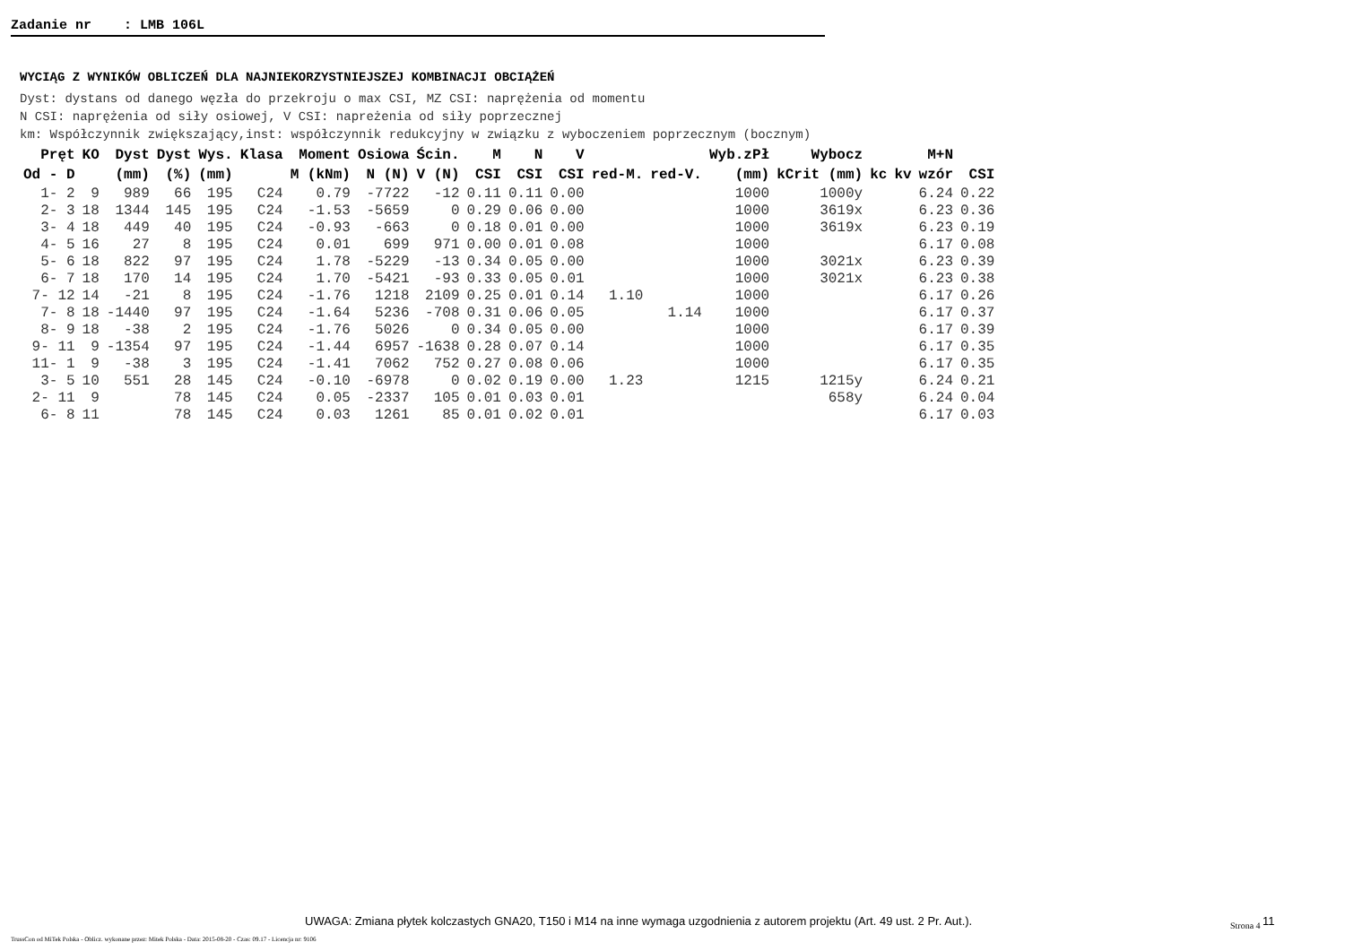Zadanie nr : LMB 106L
WYCIĄG Z WYNIKÓW OBLICZEŃ DLA NAJNIEKORZYSTNIEJSZEJ KOMBINACJI OBCIĄŻEŃ
Dyst: dystans od danego węzła do przekroju o max CSI, MZ CSI: naprężenia od momentu
N CSI: naprężenia od siły osiowej, V CSI: napreżenia od siły poprzecznej
km: Współczynnik zwiększający,inst: współczynnik redukcyjny w związku z wyboczeniem poprzecznym (bocznym)
| Pręt | KO | Dyst | Dyst | Wys. | Klasa | Moment | Osiowa | Ścin. | M | N | V | | | Wyb.zPł | Wybocz | | | M+N | |
| --- | --- | --- | --- | --- | --- | --- | --- | --- | --- | --- | --- | --- | --- | --- | --- | --- | --- | --- | --- |
| Od - D | | (mm) | (%) | (mm) | | M (kNm) | N (N) | V (N) | CSI | CSI | CSI | red-M. | red-V. | (mm) | kCrit (mm) | kc | kv | wzór | CSI |
| 1- 2 | 9 | 989 | 66 | 195 | C24 | 0.79 | -7722 | -12 | 0.11 | 0.11 | 0.00 | | | 1000 | 1000y | | | 6.24 | 0.22 |
| 2- 3 | 18 | 1344 | 145 | 195 | C24 | -1.53 | -5659 | 0 | 0.29 | 0.06 | 0.00 | | | 1000 | 3619x | | | 6.23 | 0.36 |
| 3- 4 | 18 | 449 | 40 | 195 | C24 | -0.93 | -663 | 0 | 0.18 | 0.01 | 0.00 | | | 1000 | 3619x | | | 6.23 | 0.19 |
| 4- 5 | 16 | 27 | 8 | 195 | C24 | 0.01 | 699 | 971 | 0.00 | 0.01 | 0.08 | | | 1000 | | | | 6.17 | 0.08 |
| 5- 6 | 18 | 822 | 97 | 195 | C24 | 1.78 | -5229 | -13 | 0.34 | 0.05 | 0.00 | | | 1000 | 3021x | | | 6.23 | 0.39 |
| 6- 7 | 18 | 170 | 14 | 195 | C24 | 1.70 | -5421 | -93 | 0.33 | 0.05 | 0.01 | | | 1000 | 3021x | | | 6.23 | 0.38 |
| 7- 12 | 14 | -21 | 8 | 195 | C24 | -1.76 | 1218 | 2109 | 0.25 | 0.01 | 0.14 | 1.10 | | 1000 | | | | 6.17 | 0.26 |
| 7- 8 | 18 | -1440 | 97 | 195 | C24 | -1.64 | 5236 | -708 | 0.31 | 0.06 | 0.05 | | 1.14 | 1000 | | | | 6.17 | 0.37 |
| 8- 9 | 18 | -38 | 2 | 195 | C24 | -1.76 | 5026 | 0 | 0.34 | 0.05 | 0.00 | | | 1000 | | | | 6.17 | 0.39 |
| 9- 11 | 9 | -1354 | 97 | 195 | C24 | -1.44 | 6957 | -1638 | 0.28 | 0.07 | 0.14 | | | 1000 | | | | 6.17 | 0.35 |
| 11- 1 | 9 | -38 | 3 | 195 | C24 | -1.41 | 7062 | 752 | 0.27 | 0.08 | 0.06 | | | 1000 | | | | 6.17 | 0.35 |
| 3- 5 | 10 | 551 | 28 | 145 | C24 | -0.10 | -6978 | 0 | 0.02 | 0.19 | 0.00 | 1.23 | | 1215 | 1215y | | | 6.24 | 0.21 |
| 2- 11 | 9 | | 78 | 145 | C24 | 0.05 | -2337 | 105 | 0.01 | 0.03 | 0.01 | | | | 658y | | | 6.24 | 0.04 |
| 6- 8 | 11 | | 78 | 145 | C24 | 0.03 | 1261 | 85 | 0.01 | 0.02 | 0.01 | | | | | | | 6.17 | 0.03 |
UWAGA: Zmiana płytek kolczastych GNA20, T150 i M14 na inne wymaga uzgodnienia z autorem projektu (Art. 49 ust. 2 Pr. Aut.).
Strona 4 <sup>11</sup>
TrussCon od MiTek Polska - Oblicz. wykonane przez: Mitek Polska - Data: 2015-08-20 - Czas: 09.17 - Licencja nr: 9106